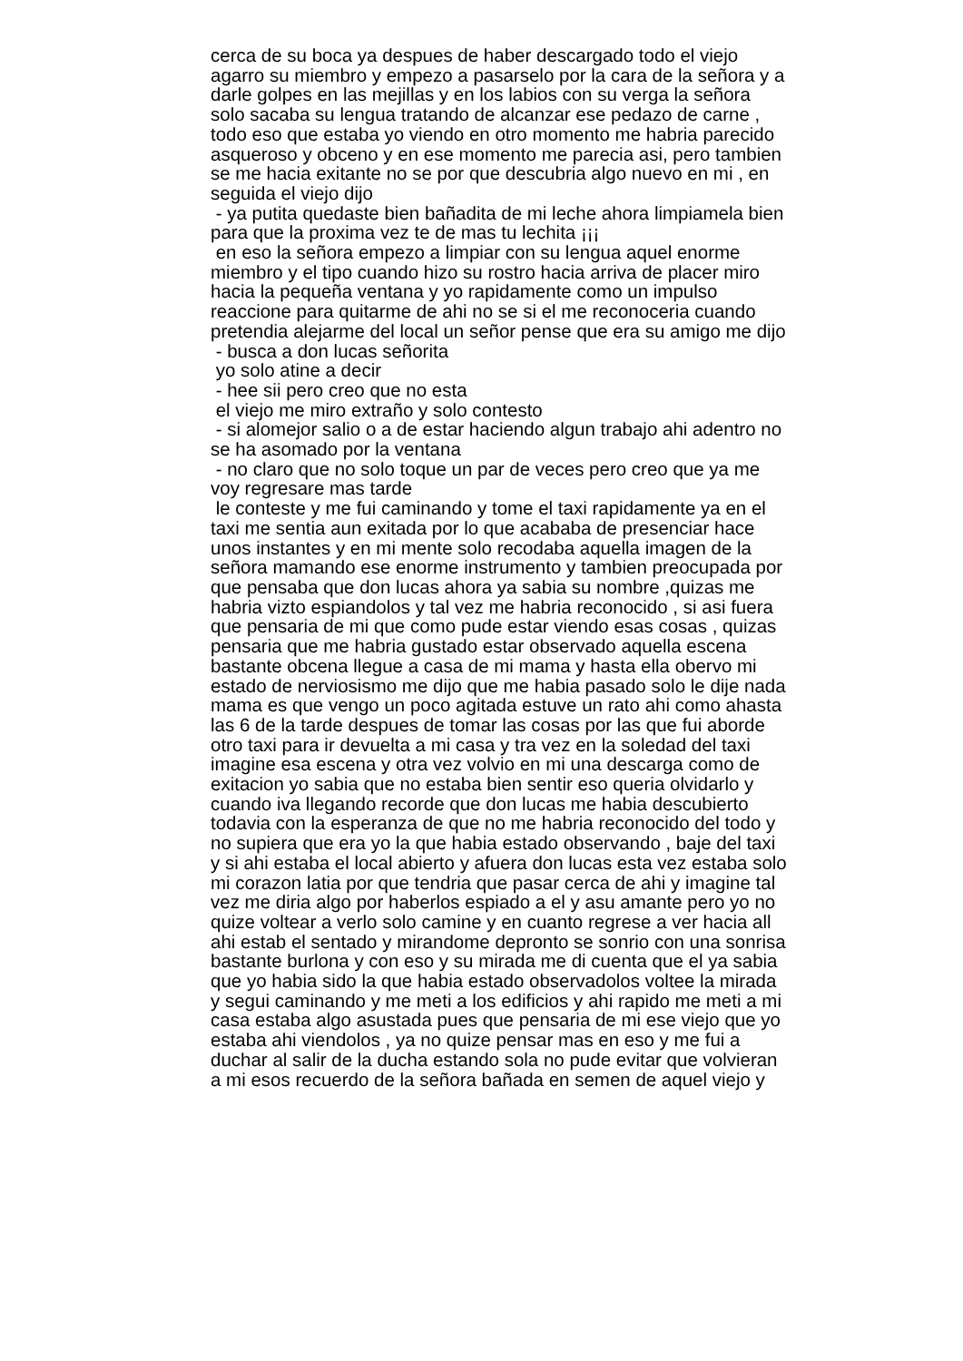cerca de su boca ya despues de haber descargado todo el viejo
agarro su miembro y empezo a pasarselo por la cara de la señora y a
darle golpes en las mejillas y en los labios con su verga la señora
solo sacaba su lengua tratando de alcanzar ese pedazo de carne ,
todo eso que estaba yo viendo en otro momento me habria parecido
asqueroso y obceno y en ese momento me parecia asi, pero tambien
se me hacia exitante no se por que descubria algo nuevo en mi , en
seguida el viejo dijo
- ya putita quedaste bien bañadita de mi leche ahora limpiamela bien
para que la proxima vez te de mas tu lechita ¡¡¡
en eso la señora empezo a limpiar con su lengua aquel enorme
miembro y el tipo cuando hizo su rostro hacia arriva de placer miro
hacia la pequeña ventana y yo rapidamente como un impulso
reaccione para quitarme de ahi no se si el me reconoceria cuando
pretendia alejarme del local un señor pense que era su amigo me dijo
- busca a don lucas señorita
yo solo atine a decir
- hee sii pero creo que no esta
el viejo me miro extraño y solo contesto
- si alomejor salio o a de estar haciendo algun trabajo ahi adentro no
se ha asomado por la ventana
- no claro que no solo toque un par de veces pero creo que ya me
voy regresare mas tarde
le conteste y me fui caminando y tome el taxi rapidamente ya en el
taxi me sentia aun exitada por lo que acababa de presenciar hace
unos instantes y en mi mente solo recodaba aquella imagen de la
señora mamando ese enorme instrumento y tambien preocupada por
que pensaba que don lucas ahora ya sabia su nombre ,quizas me
habria vizto espiandolos y tal vez me habria reconocido , si asi fuera
que pensaria de mi que como pude estar viendo esas cosas , quizas
pensaria que me habria gustado estar observado aquella escena
bastante obcena llegue a casa de mi mama y hasta ella obervo mi
estado de nerviosismo me dijo que me habia pasado solo le dije nada
mama es que vengo un poco agitada estuve un rato ahi como ahasta
las 6 de la tarde despues de tomar las cosas por las que fui aborde
otro taxi para ir devuelta a mi casa y tra vez en la soledad del taxi
imagine esa escena y otra vez volvio en mi una descarga como de
exitacion yo sabia que no estaba bien sentir eso queria olvidarlo y
cuando iva llegando recorde que don lucas me habia descubierto
todavia con la esperanza de que no me habria reconocido del todo y
no supiera que era yo la que habia estado observando , baje del taxi
y si ahi estaba el local abierto y afuera don lucas esta vez estaba solo
mi corazon latia por que tendria que pasar cerca de ahi y imagine tal
vez me diria algo por haberlos espiado a el y asu amante pero yo no
quize voltear a verlo solo camine y en cuanto regrese a ver hacia all
ahi estab el sentado y mirandome depronto se sonrio con una sonrisa
bastante burlona y con eso y su mirada me di cuenta que el ya sabia
que yo habia sido la que habia estado observadolos voltee la mirada
y segui caminando y me meti a los edificios y ahi rapido me meti a mi
casa estaba algo asustada pues que pensaria de mi ese viejo que yo
estaba ahi viendolos , ya no quize pensar mas en eso y me fui a
duchar al salir de la ducha estando sola no pude evitar que volvieran
a mi esos recuerdo de la señora bañada en semen de aquel viejo y